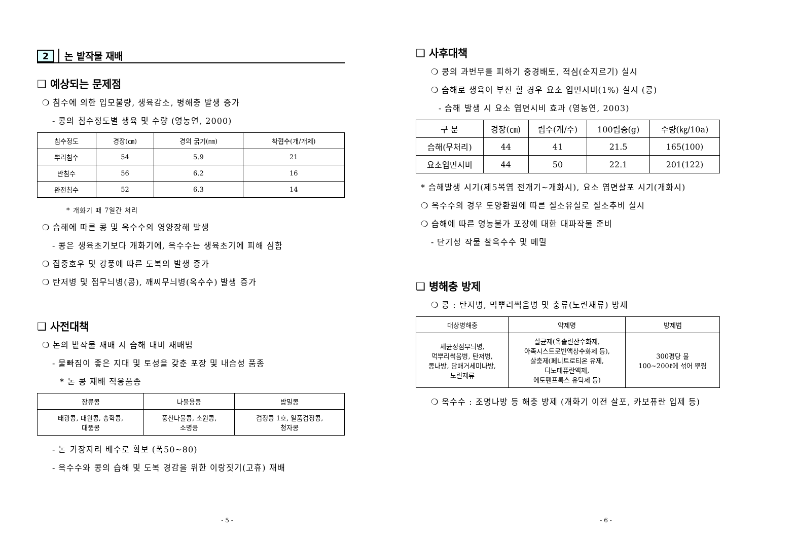2 논 밭작물 재배
❑ 예상되는 문제점
❍ 침수에 의한 입모불량, 생육감소, 병해충 발생 증가
- 콩의 침수정도별 생육 및 수량 (영농연, 2000)
| 침수정도 | 경장(㎝) | 경의 굵기(㎜) | 착협수(개/개체) |
| --- | --- | --- | --- |
| 뿌리침수 | 54 | 5.9 | 21 |
| 반침수 | 56 | 6.2 | 16 |
| 완전침수 | 52 | 6.3 | 14 |
* 개화기 때 7일간 처리
❍ 습해에 따른 콩 및 옥수수의 영양장해 발생
- 콩은 생육초기보다 개화기에, 옥수수는 생육초기에 피해 심함
❍ 집중호우 및 강풍에 따른 도복의 발생 증가
❍ 탄저병 및 점무늬병(콩), 깨씨무늬병(옥수수) 발생 증가
❑ 사전대책
❍ 논의 밭작물 재배 시 습해 대비 재배법
- 물빠짐이 좋은 지대 및 토성을 갖춘 포장 및 내습성 품종
* 논 콩 재배 적응품종
| 장류콩 | 나물용콩 | 밥밀콩 |
| --- | --- | --- |
| 태광콩, 대원콩, 송학콩, 대풍콩 | 풍산나물콩, 소원콩, 소명콩 | 검정콩 1호, 일품검정콩, 청자콩 |
- 논 가장자리 배수로 확보 (폭50~80)
- 옥수수와 콩의 습해 및 도복 경감을 위한 이랑짓기(고휴) 재배
- 5 -
❑ 사후대책
❍ 콩의 과번무를 피하기 중경배토, 적심(순지르기) 실시
❍ 습해로 생육이 부진 할 경우 요소 엽면시비(1%) 실시 (콩)
- 습해 발생 시 요소 엽면시비 효과 (영농연, 2003)
| 구 분 | 경장(㎝) | 립수(개/주) | 100립중(g) | 수량(㎏/10a) |
| --- | --- | --- | --- | --- |
| 습해(무처리) | 44 | 41 | 21.5 | 165(100) |
| 요소엽면시비 | 44 | 50 | 22.1 | 201(122) |
* 습해발생 시기(제5복엽 전개기~개화시), 요소 엽면살포 시기(개화시)
❍ 옥수수의 경우 토양환원에 따른 질소유실로 질소추비 실시
❍ 습해에 따른 영농불가 포장에 대한 대파작물 준비
- 단기성 작물 찰옥수수 및 메밀
❑ 병해충 방제
❍ 콩 : 탄저병, 먹뿌리썩음병 및 충류(노린재류) 방제
| 대상병해충 | 약제명 | 방제법 |
| --- | --- | --- |
| 세균성점무늬병, 먹뿌리썩음병, 탄저병, 콩나방, 담배거세미나방, 노린재류 | 살균제(옥솔린산수화제, 아족시스트로빈액상수화제 등), 살충제(페니트로티온 유제, 디노테퓨란액제, 에토펜프록스 유탁제 등) | 300평당 물 100~200ℓ에 섞어 뿌림 |
❍ 옥수수 : 조명나방 등 해충 방제 (개화기 이전 살포, 카보퓨란 입제 등)
- 6 -